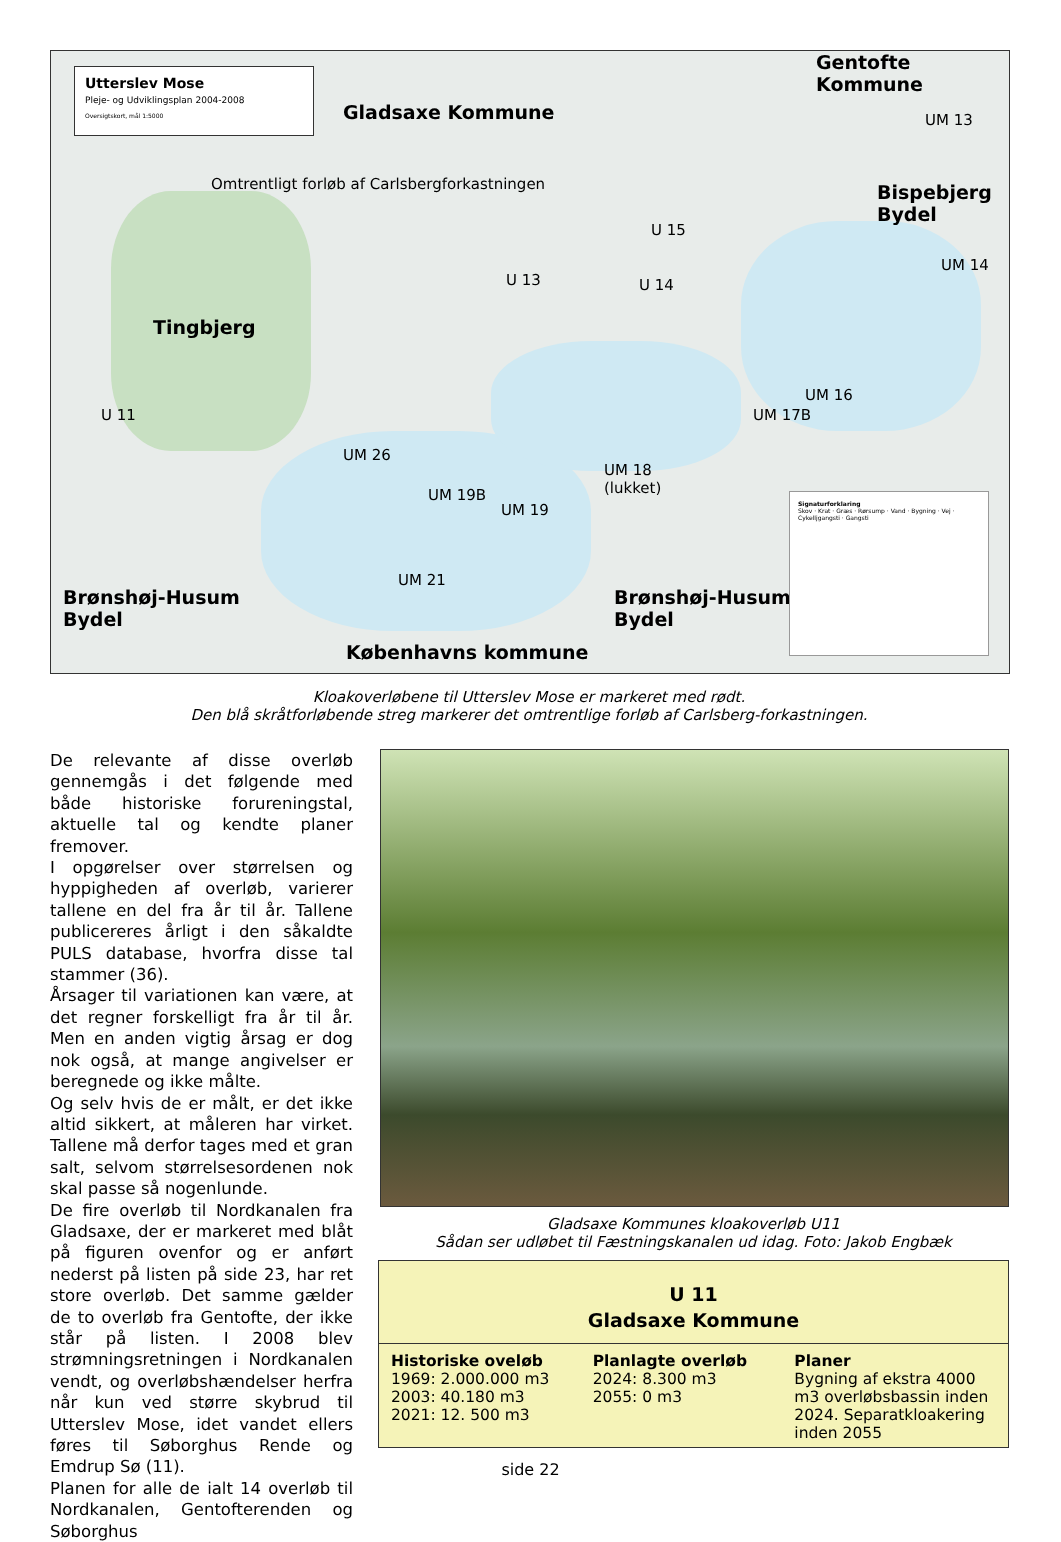Utterslev Mose
Pleje- og Udviklingsplan 2004-2008
Oversigtskort, mål 1:5000
Gladsaxe Kommune
Gentofte Kommune
Omtrentligt forløb af Carlsbergforkastningen
Tingbjerg
Bispebjerg
Bydel
Brønshøj-Husum
Bydel
Brønshøj-Husum
Bydel
Københavns kommune
U 11
UM 26
UM 19B
UM 19
UM 18
(lukket)
UM 21
U 13 U 14
U 15
UM 16
UM 17B
UM 14
UM 13
Signaturforklaring
Skov · Krat · Græs · Rørsump · Vand · Bygning · Vej · Cykelljgangsti · Gangsti
Kloakoverløbene til Utterslev Mose er markeret med rødt.
Den blå skråtforløbende streg markerer det omtrentlige forløb af Carlsberg-forkastningen.
De relevante af disse overløb gennemgås i det følgende med både historiske forureningstal, aktuelle tal og kendte planer fremover.
I opgørelser over størrelsen og hyppigheden af overløb, varierer tallene en del fra år til år. Tallene publicereres årligt i den såkaldte PULS database, hvorfra disse tal stammer (36).
Årsager til variationen kan være, at det regner forskelligt fra år til år. Men en anden vigtig årsag er dog nok også, at mange angivelser er beregnede og ikke målte.
Og selv hvis de er målt, er det ikke altid sikkert, at måleren har virket. Tallene må derfor tages med et gran salt, selvom størrelsesordenen nok skal passe så nogenlunde.
De fire overløb til Nordkanalen fra Gladsaxe, der er markeret med blåt på figuren ovenfor og er anført nederst på listen på side 23, har ret store overløb. Det samme gælder de to overløb fra Gentofte, der ikke står på listen. I 2008 blev strømningsretningen i Nordkanalen vendt, og overløbshændelser herfra når kun ved større skybrud til Utterslev Mose, idet vandet ellers føres til Søborghus Rende og Emdrup Sø (11).
Planen for alle de ialt 14 overløb til Nordkanalen, Gentofterenden og Søborghus
Gladsaxe Kommunes kloakoverløb U11
Sådan ser udløbet til Fæstningskanalen ud idag. Foto: Jakob Engbæk
U 11
Gladsaxe Kommune
Historiske oveløb
1969: 2.000.000 m3
2003: 40.180 m3
2021: 12. 500 m3
Planlagte overløb
2024: 8.300 m3
2055: 0 m3
Planer
Bygning af ekstra 4000 m3 overløbsbassin inden 2024. Separatkloakering inden 2055
side 22